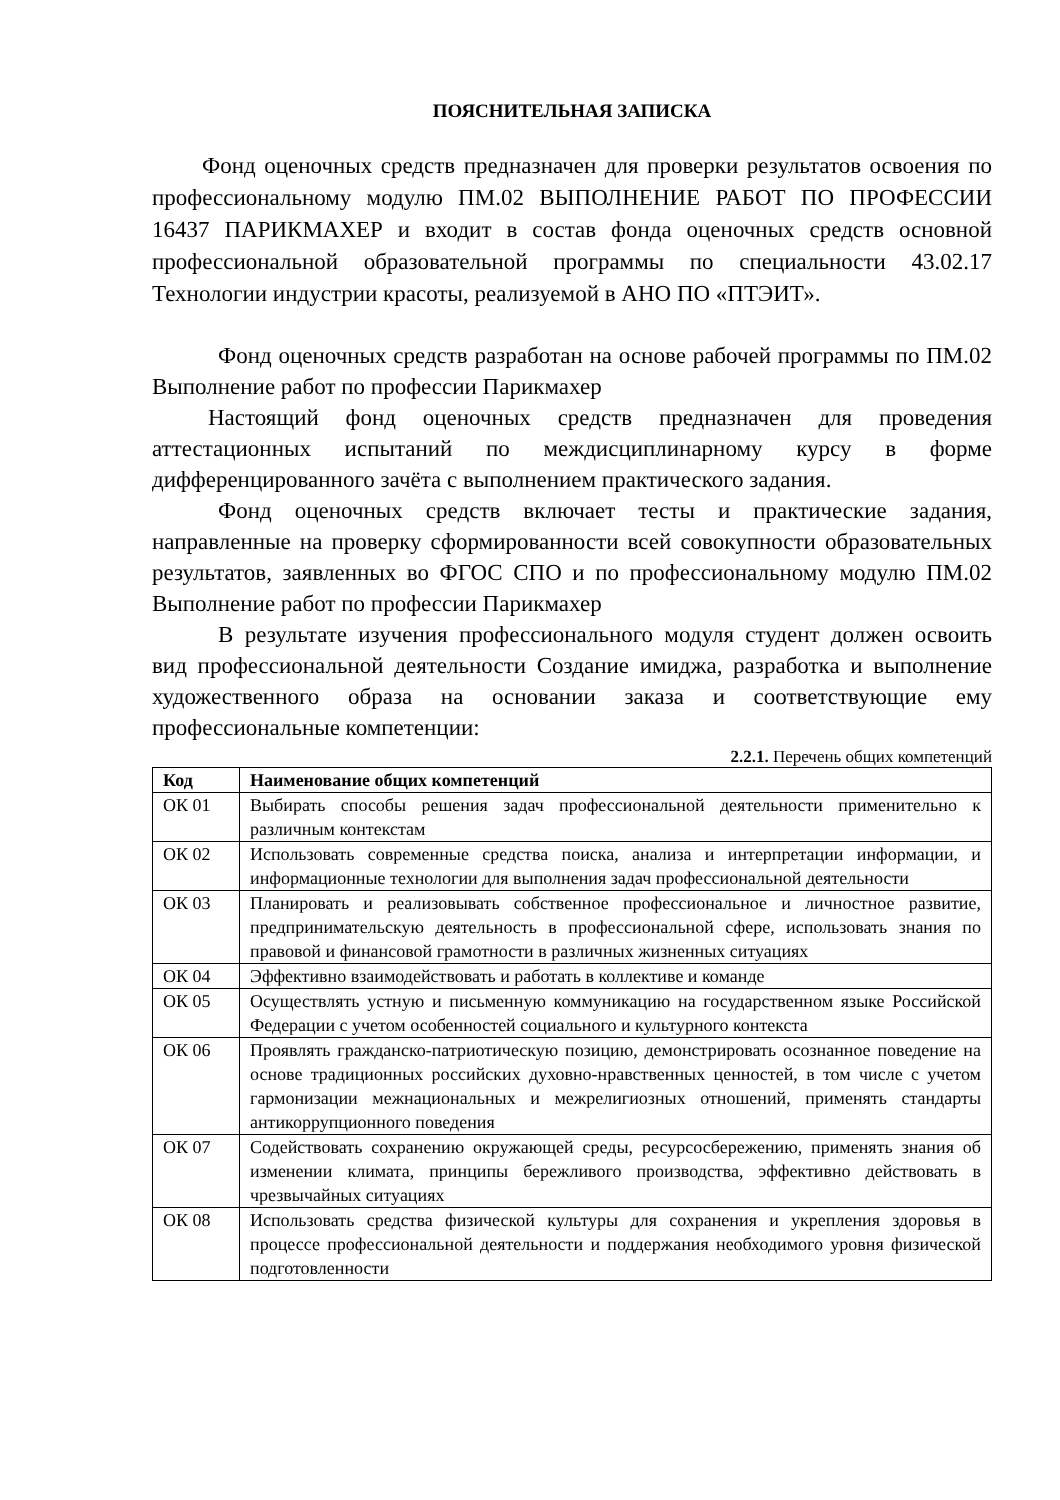ПОЯСНИТЕЛЬНАЯ ЗАПИСКА
Фонд оценочных средств предназначен для проверки результатов освоения по профессиональному модулю ПМ.02 ВЫПОЛНЕНИЕ РАБОТ ПО ПРОФЕССИИ 16437 ПАРИКМАХЕР и входит в состав фонда оценочных средств основной профессиональной образовательной программы по специальности 43.02.17 Технологии индустрии красоты, реализуемой в АНО ПО «ПТЭИТ».
Фонд оценочных средств разработан на основе рабочей программы по ПМ.02 Выполнение работ по профессии Парикмахер
Настоящий фонд оценочных средств предназначен для проведения аттестационных испытаний по междисциплинарному курсу в форме дифференцированного зачёта с выполнением практического задания.
Фонд оценочных средств включает тесты и практические задания, направленные на проверку сформированности всей совокупности образовательных результатов, заявленных во ФГОС СПО и по профессиональному модулю ПМ.02 Выполнение работ по профессии Парикмахер
В результате изучения профессионального модуля студент должен освоить вид профессиональной деятельности Создание имиджа, разработка и выполнение художественного образа на основании заказа и соответствующие ему профессиональные компетенции:
2.2.1. Перечень общих компетенций
| Код | Наименование общих компетенций |
| --- | --- |
| ОК 01 | Выбирать способы решения задач профессиональной деятельности применительно к различным контекстам |
| ОК 02 | Использовать современные средства поиска, анализа и интерпретации информации, и информационные технологии для выполнения задач профессиональной деятельности |
| ОК 03 | Планировать и реализовывать собственное профессиональное и личностное развитие, предпринимательскую деятельность в профессиональной сфере, использовать знания по правовой и финансовой грамотности в различных жизненных ситуациях |
| ОК 04 | Эффективно взаимодействовать и работать в коллективе и команде |
| ОК 05 | Осуществлять устную и письменную коммуникацию на государственном языке Российской Федерации с учетом особенностей социального и культурного контекста |
| ОК 06 | Проявлять гражданско-патриотическую позицию, демонстрировать осознанное поведение на основе традиционных российских духовно-нравственных ценностей, в том числе с учетом гармонизации межнациональных и межрелигиозных отношений, применять стандарты антикоррупционного поведения |
| ОК 07 | Содействовать сохранению окружающей среды, ресурсосбережению, применять знания об изменении климата, принципы бережливого производства, эффективно действовать в чрезвычайных ситуациях |
| ОК 08 | Использовать средства физической культуры для сохранения и укрепления здоровья в процессе профессиональной деятельности и поддержания необходимого уровня физической подготовленности |